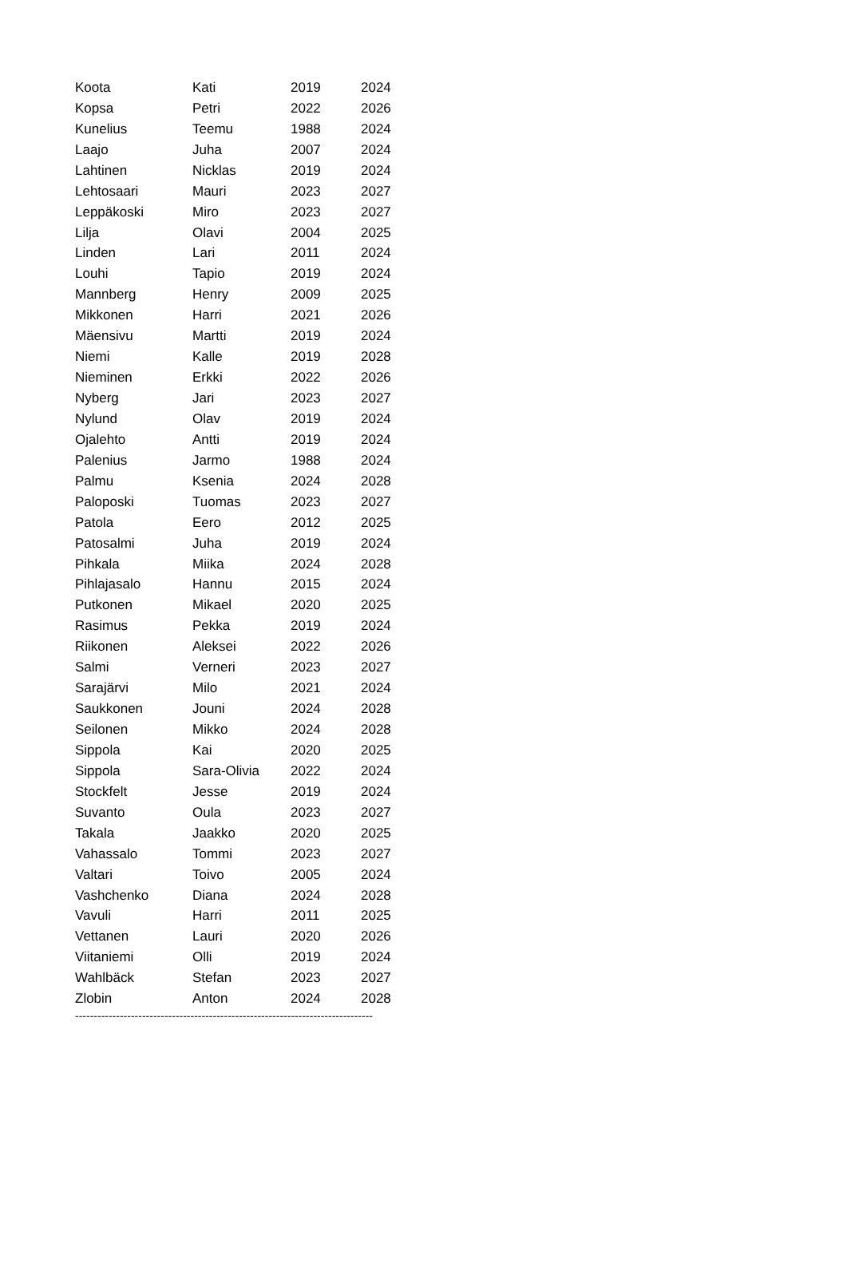| Koota | Kati | 2019 | 2024 |
| Kopsa | Petri | 2022 | 2026 |
| Kunelius | Teemu | 1988 | 2024 |
| Laajo | Juha | 2007 | 2024 |
| Lahtinen | Nicklas | 2019 | 2024 |
| Lehtosaari | Mauri | 2023 | 2027 |
| Leppäkoski | Miro | 2023 | 2027 |
| Lilja | Olavi | 2004 | 2025 |
| Linden | Lari | 2011 | 2024 |
| Louhi | Tapio | 2019 | 2024 |
| Mannberg | Henry | 2009 | 2025 |
| Mikkonen | Harri | 2021 | 2026 |
| Mäensivu | Martti | 2019 | 2024 |
| Niemi | Kalle | 2019 | 2028 |
| Nieminen | Erkki | 2022 | 2026 |
| Nyberg | Jari | 2023 | 2027 |
| Nylund | Olav | 2019 | 2024 |
| Ojalehto | Antti | 2019 | 2024 |
| Palenius | Jarmo | 1988 | 2024 |
| Palmu | Ksenia | 2024 | 2028 |
| Paloposki | Tuomas | 2023 | 2027 |
| Patola | Eero | 2012 | 2025 |
| Patosalmi | Juha | 2019 | 2024 |
| Pihkala | Miika | 2024 | 2028 |
| Pihlajasalo | Hannu | 2015 | 2024 |
| Putkonen | Mikael | 2020 | 2025 |
| Rasimus | Pekka | 2019 | 2024 |
| Riikonen | Aleksei | 2022 | 2026 |
| Salmi | Verneri | 2023 | 2027 |
| Sarajärvi | Milo | 2021 | 2024 |
| Saukkonen | Jouni | 2024 | 2028 |
| Seilonen | Mikko | 2024 | 2028 |
| Sippola | Kai | 2020 | 2025 |
| Sippola | Sara-Olivia | 2022 | 2024 |
| Stockfelt | Jesse | 2019 | 2024 |
| Suvanto | Oula | 2023 | 2027 |
| Takala | Jaakko | 2020 | 2025 |
| Vahassalo | Tommi | 2023 | 2027 |
| Valtari | Toivo | 2005 | 2024 |
| Vashchenko | Diana | 2024 | 2028 |
| Vavuli | Harri | 2011 | 2025 |
| Vettanen | Lauri | 2020 | 2026 |
| Viitaniemi | Olli | 2019 | 2024 |
| Wahlbäck | Stefan | 2023 | 2027 |
| Zlobin | Anton | 2024 | 2028 |
--------------------------------------------------------------------------------